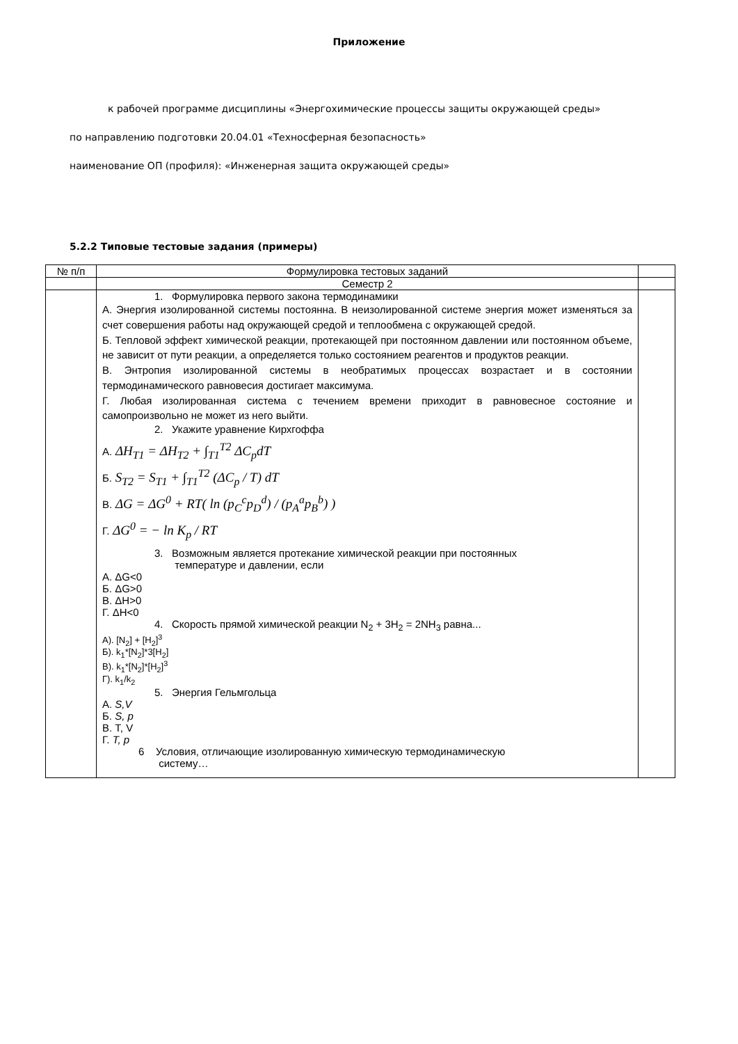Приложение
к рабочей программе дисциплины «Энергохимические процессы защиты окружающей среды»
по направлению подготовки 20.04.01 «Техносферная безопасность»
наименование ОП (профиля): «Инженерная защита окружающей среды»
5.2.2 Типовые тестовые задания (примеры)
| № п/п | Формулировка тестовых заданий | |
| --- | --- | --- |
| | Семестр 2 | |
| | 1. Формулировка первого закона термодинамики А. Энергия изолированной системы постоянна. В неизолированной системе энергия может изменяться за счет совершения работы над окружающей средой и теплообмена с окружающей средой. Б. Тепловой эффект химической реакции, протекающей при постоянном давлении или постоянном объеме, не зависит от пути реакции, а определяется только состоянием реагентов и продуктов реакции. В. Энтропия изолированной системы в необратимых процессах возрастает и в состоянии термодинамического равновесия достигает максимума. Г. Любая изолированная система с течением времени приходит в равновесное состояние и самопроизвольно не может из него выйти. 2. Укажите уравнение Кирхгоффа А. ΔH<sub>T1</sub> = ΔH<sub>T2</sub> + ∫<sub>T1</sub><sup>T2</sup> ΔC<sub>p</sub>dT Б. S<sub>T2</sub> = S<sub>T1</sub> + ∫<sub>T1</sub><sup>T2</sup> (ΔC<sub>p</sub> / T) dT В. ΔG = ΔG<sup>0</sup> + RT( ln (p<sub>C</sub><sup>c</sup>p<sub>D</sub><sup>d</sup>) / (p<sub>A</sub><sup>a</sup>p<sub>B</sub><sup>b</sup>) ) Г. ΔG<sup>0</sup> = − ln K<sub>p</sub> / RT 3. Возможным является протекание химической реакции при постоянных температуре и давлении, если А. ΔG<0 Б. ΔG>0 В. ΔH>0 Г. ΔH<0 4. Скорость прямой химической реакции N<sub>2</sub> + 3H<sub>2</sub> = 2NH<sub>3</sub> равна... А). [N<sub>2</sub>] + [H<sub>2</sub>]<sup>3</sup> Б). k<sub>1</sub>*[N<sub>2</sub>]*3[H<sub>2</sub>] В). k<sub>1</sub>*[N<sub>2</sub>]*[H<sub>2</sub>]<sup>3</sup> Г). k<sub>1</sub>/k<sub>2</sub> 5. Энергия Гельмгольца А. S,V Б. S, p В. Т, V Г. T, p 6 Условия, отличающие изолированную химическую термодинамическую систему… | |